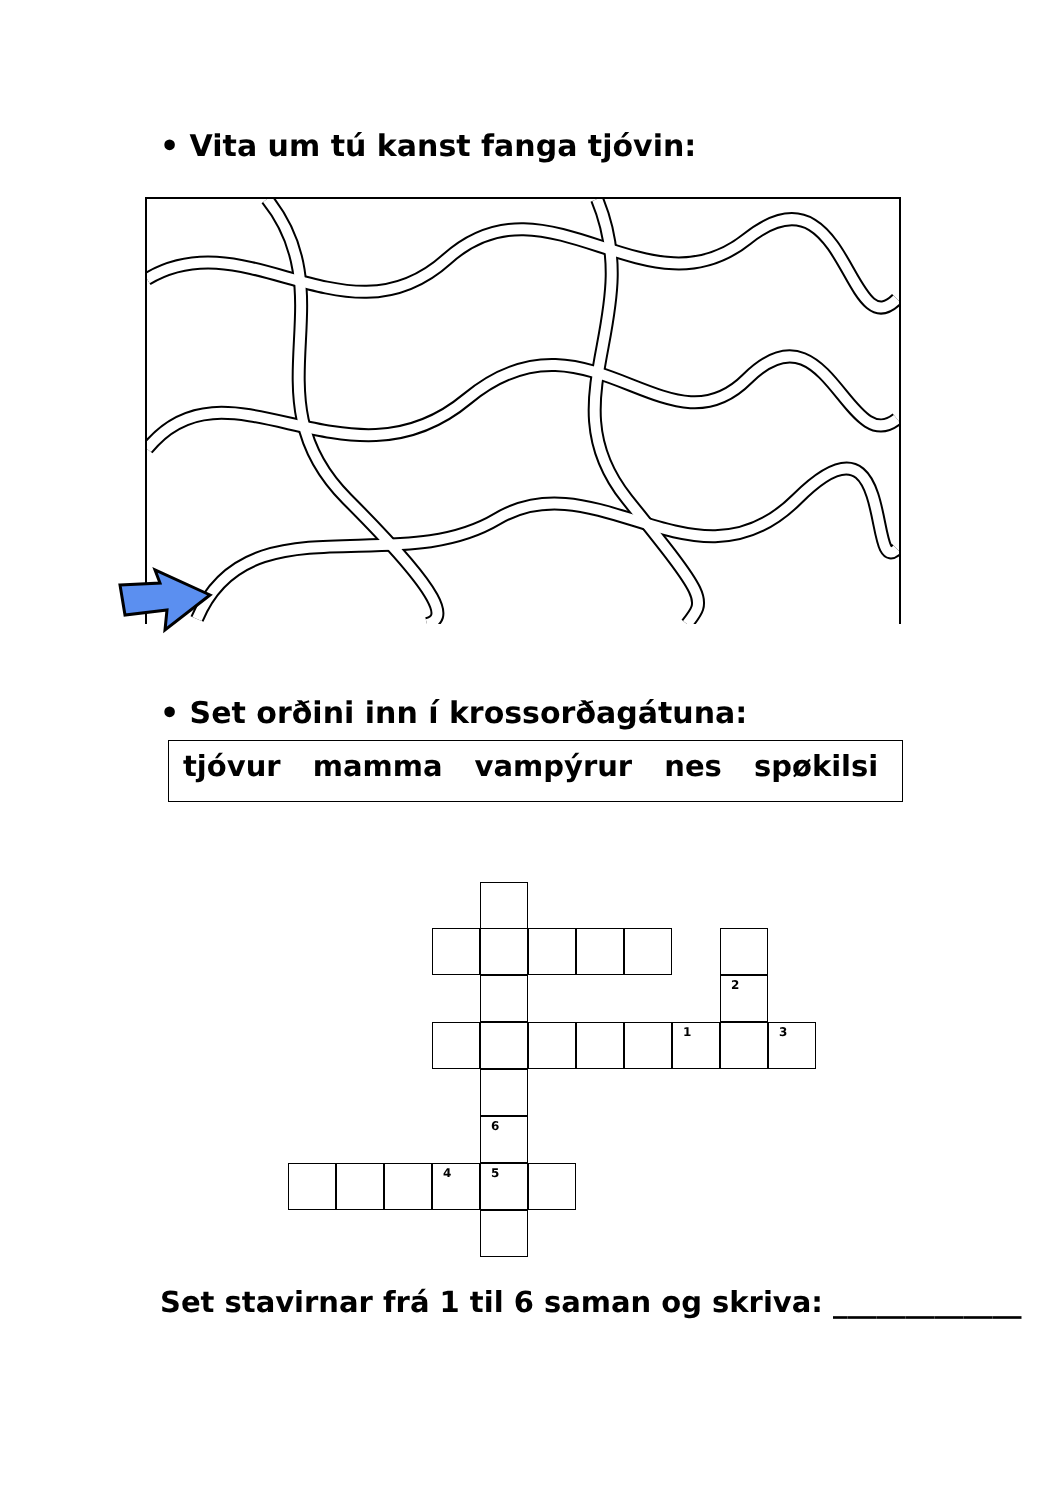• Vita um tú kanst fanga tjóvin:
• Set orðini inn í krossorðagátuna:
tjóvur mamma vampýrur nes spøkilsi
2
1 3
6
4 5
Set stavirnar frá 1 til 6 saman og skriva: _____________